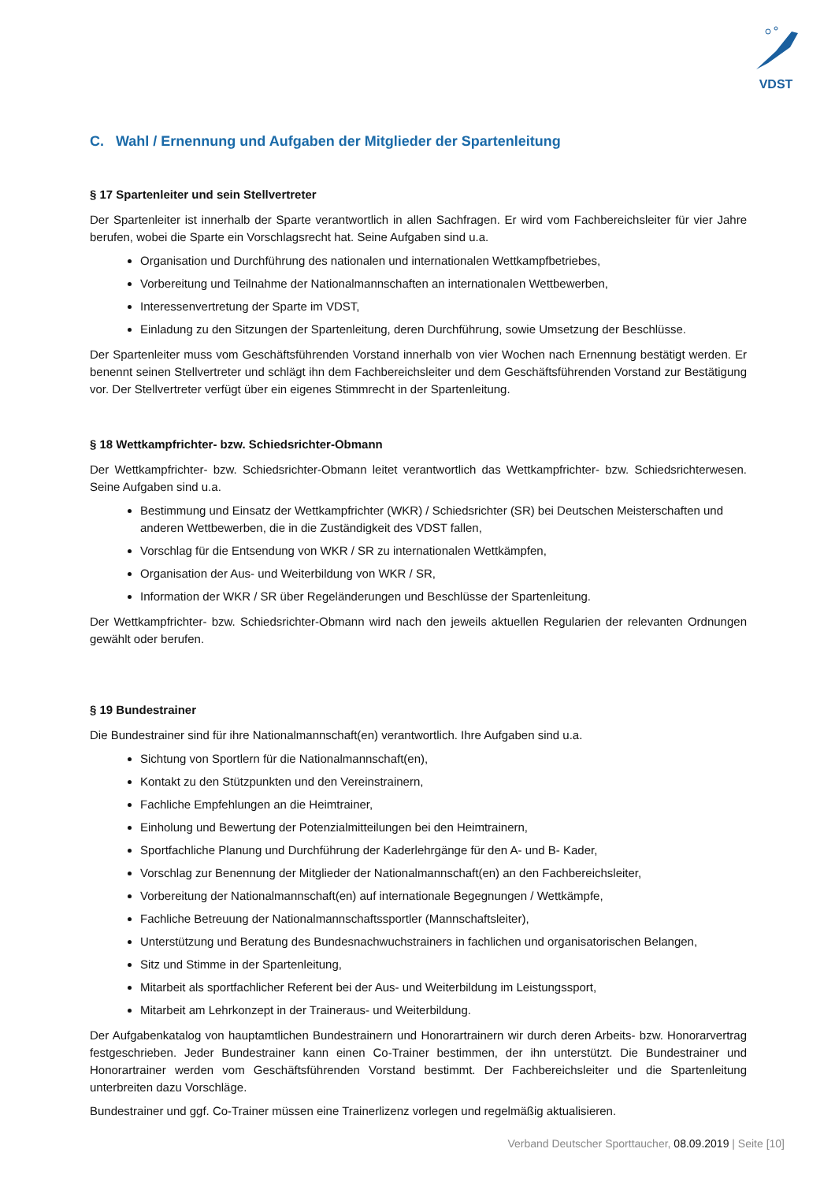VDST
C. Wahl / Ernennung und Aufgaben der Mitglieder der Spartenleitung
§ 17 Spartenleiter und sein Stellvertreter
Der Spartenleiter ist innerhalb der Sparte verantwortlich in allen Sachfragen. Er wird vom Fachbereichsleiter für vier Jahre berufen, wobei die Sparte ein Vorschlagsrecht hat. Seine Aufgaben sind u.a.
Organisation und Durchführung des nationalen und internationalen Wettkampfbetriebes,
Vorbereitung und Teilnahme der Nationalmannschaften an internationalen Wettbewerben,
Interessenvertretung der Sparte im VDST,
Einladung zu den Sitzungen der Spartenleitung, deren Durchführung, sowie Umsetzung der Beschlüsse.
Der Spartenleiter muss vom Geschäftsführenden Vorstand innerhalb von vier Wochen nach Ernennung bestätigt werden. Er benennt seinen Stellvertreter und schlägt ihn dem Fachbereichsleiter und dem Geschäftsführenden Vorstand zur Bestätigung vor. Der Stellvertreter verfügt über ein eigenes Stimmrecht in der Spartenleitung.
§ 18 Wettkampfrichter- bzw. Schiedsrichter-Obmann
Der Wettkampfrichter- bzw. Schiedsrichter-Obmann leitet verantwortlich das Wettkampfrichter- bzw. Schiedsrichterwesen. Seine Aufgaben sind u.a.
Bestimmung und Einsatz der Wettkampfrichter (WKR) / Schiedsrichter (SR) bei Deutschen Meisterschaften und anderen Wettbewerben, die in die Zuständigkeit des VDST fallen,
Vorschlag für die Entsendung von WKR / SR zu internationalen Wettkämpfen,
Organisation der Aus- und Weiterbildung von WKR / SR,
Information der WKR / SR über Regeländerungen und Beschlüsse der Spartenleitung.
Der Wettkampfrichter- bzw. Schiedsrichter-Obmann wird nach den jeweils aktuellen Regularien der relevanten Ordnungen gewählt oder berufen.
§ 19 Bundestrainer
Die Bundestrainer sind für ihre Nationalmannschaft(en) verantwortlich. Ihre Aufgaben sind u.a.
Sichtung von Sportlern für die Nationalmannschaft(en),
Kontakt zu den Stützpunkten und den Vereinstrainern,
Fachliche Empfehlungen an die Heimtrainer,
Einholung und Bewertung der Potenzialmitteilungen bei den Heimtrainern,
Sportfachliche Planung und Durchführung der Kaderlehrgänge für den A- und B- Kader,
Vorschlag zur Benennung der Mitglieder der Nationalmannschaft(en) an den Fachbereichsleiter,
Vorbereitung der Nationalmannschaft(en) auf internationale Begegnungen / Wettkämpfe,
Fachliche Betreuung der Nationalmannschaftssportler (Mannschaftsleiter),
Unterstützung und Beratung des Bundesnachwuchstrainers in fachlichen und organisatorischen Belangen,
Sitz und Stimme in der Spartenleitung,
Mitarbeit als sportfachlicher Referent bei der Aus- und Weiterbildung im Leistungssport,
Mitarbeit am Lehrkonzept in der Traineraus- und Weiterbildung.
Der Aufgabenkatalog von hauptamtlichen Bundestrainern und Honorartrainern wir durch deren Arbeits- bzw. Honorarvertrag festgeschrieben. Jeder Bundestrainer kann einen Co-Trainer bestimmen, der ihn unterstützt. Die Bundestrainer und Honorartrainer werden vom Geschäftsführenden Vorstand bestimmt. Der Fachbereichsleiter und die Spartenleitung unterbreiten dazu Vorschläge.
Bundestrainer und ggf. Co-Trainer müssen eine Trainerlizenz vorlegen und regelmäßig aktualisieren.
Verband Deutscher Sporttaucher, 08.09.2019 | Seite [10]